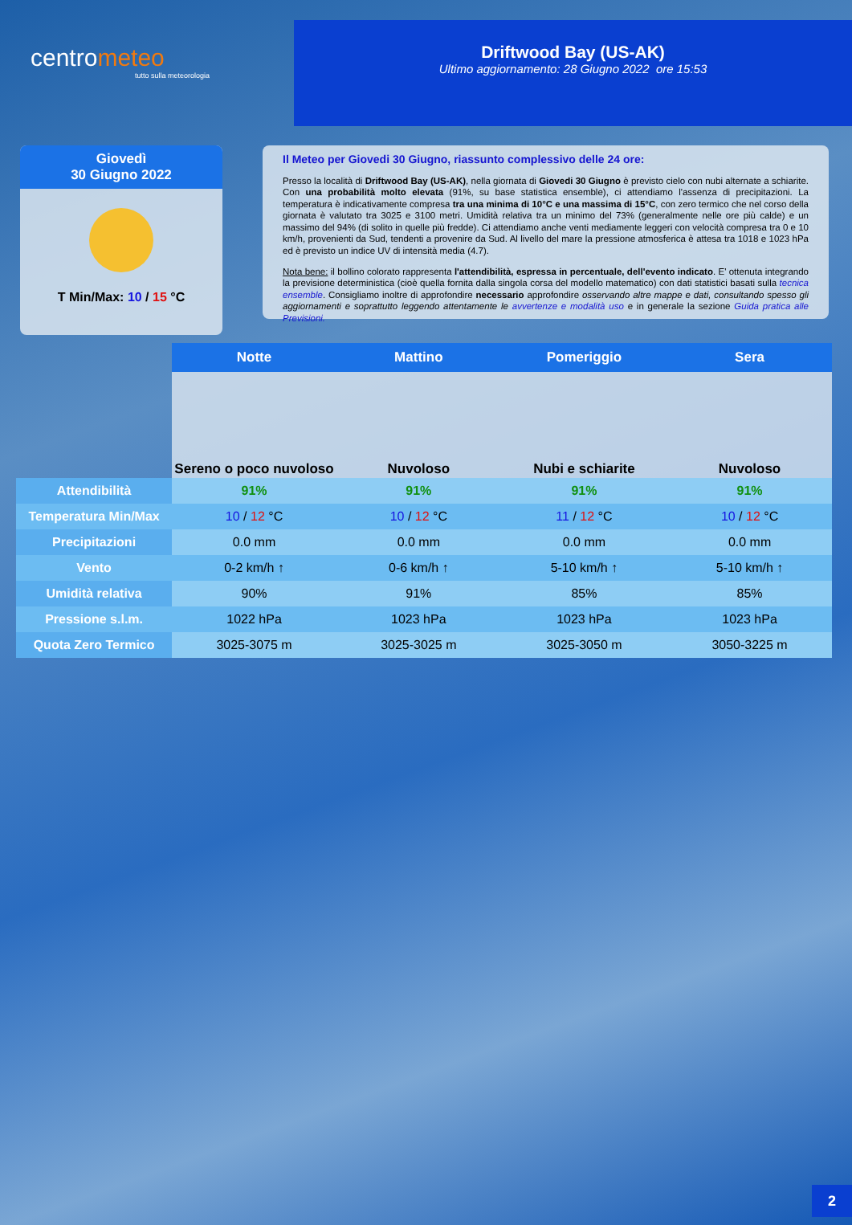centrometeo
tutto sulla meteorologia
Driftwood Bay (US-AK)
Ultimo aggiornamento: 28 Giugno 2022 ore 15:53
Giovedì
30 Giugno 2022
T Min/Max: 10 / 15 °C
Il Meteo per Giovedi 30 Giugno, riassunto complessivo delle 24 ore:
Presso la località di Driftwood Bay (US-AK), nella giornata di Giovedi 30 Giugno è previsto cielo con nubi alternate a schiarite. Con una probabilità molto elevata (91%, su base statistica ensemble), ci attendiamo l'assenza di precipitazioni. La temperatura è indicativamente compresa tra una minima di 10°C e una massima di 15°C, con zero termico che nel corso della giornata è valutato tra 3025 e 3100 metri. Umidità relativa tra un minimo del 73% (generalmente nelle ore più calde) e un massimo del 94% (di solito in quelle più fredde). Ci attendiamo anche venti mediamente leggeri con velocità compresa tra 0 e 10 km/h, provenienti da Sud, tendenti a provenire da Sud. Al livello del mare la pressione atmosferica è attesa tra 1018 e 1023 hPa ed è previsto un indice UV di intensità media (4.7).
Nota bene: il bollino colorato rappresenta l'attendibilità, espressa in percentuale, dell'evento indicato. E' ottenuta integrando la previsione deterministica (cioè quella fornita dalla singola corsa del modello matematico) con dati statistici basati sulla tecnica ensemble. Consigliamo inoltre di approfondire necessario approfondire osservando altre mappe e dati, consultando spesso gli aggiornamenti e soprattutto leggendo attentamente le avvertenze e modalità uso e in generale la sezione Guida pratica alle Previsioni.
| | Notte | Mattino | Pomeriggio | Sera |
| | Sereno o poco nuvoloso | Nuvoloso | Nubi e schiarite | Nuvoloso |
| Attendibilità | 91% | 91% | 91% | 91% |
| Temperatura Min/Max | 10 / 12 °C | 10 / 12 °C | 11 / 12 °C | 10 / 12 °C |
| Precipitazioni | 0.0 mm | 0.0 mm | 0.0 mm | 0.0 mm |
| Vento | 0-2 km/h ↑ | 0-6 km/h ↑ | 5-10 km/h ↑ | 5-10 km/h ↑ |
| Umidità relativa | 90% | 91% | 85% | 85% |
| Pressione s.l.m. | 1022 hPa | 1023 hPa | 1023 hPa | 1023 hPa |
| Quota Zero Termico | 3025-3075 m | 3025-3025 m | 3025-3050 m | 3050-3225 m |
2